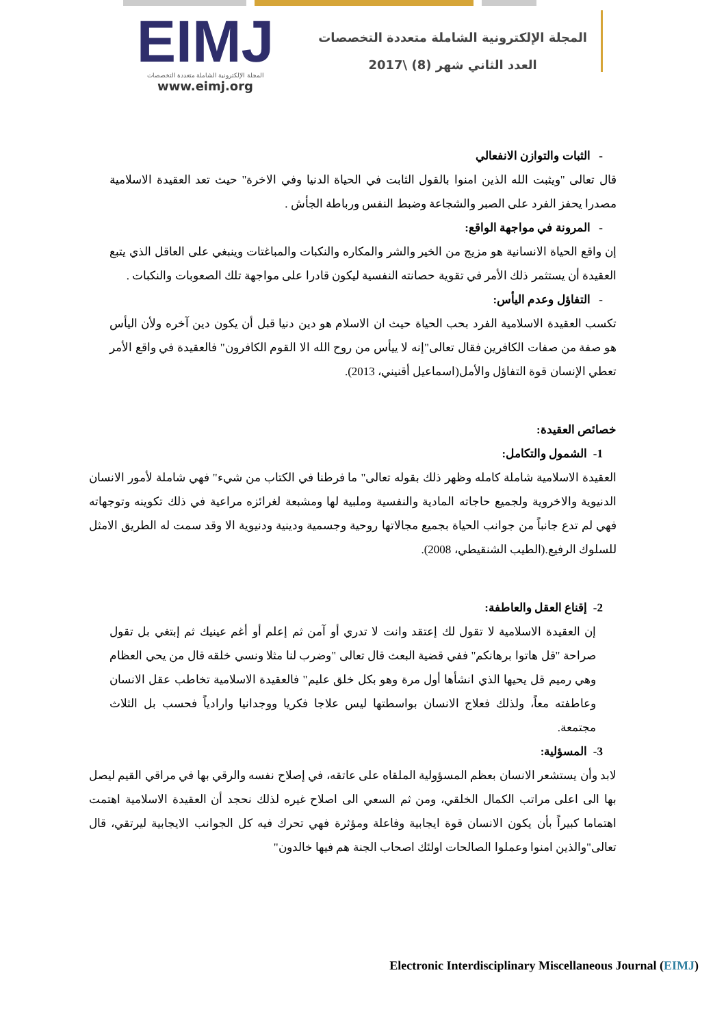EIMJ
المجلة الإلكترونية الشاملة متعددة التخصصات
www.eimj.org
المجلة الإلكترونية الشاملة متعددة التخصصات
العدد الثاني شهر (8) \2017
- الثبات والتوازن الانفعالي
قال تعالى "ويثبت الله الذين امنوا بالقول الثابت في الحياة الدنيا وفي الاخرة" حيث تعد العقيدة الاسلامية مصدرا يحفز الفرد على الصبر والشجاعة وضبط النفس ورباطة الجأش .
- المرونة في مواجهة الواقع:
إن واقع الحياة الانسانية هو مزيج من الخير والشر والمكاره والنكبات والمباغتات وينبغي على العاقل الذي يتبع العقيدة أن يستثمر ذلك الأمر في تقوية حصانته النفسية ليكون قادرا على مواجهة تلك الصعوبات والنكبات .
- التفاؤل وعدم اليأس:
تكسب العقيدة الاسلامية الفرد بحب الحياة حيث ان الاسلام هو دين دنيا قبل أن يكون دين آخره ولأن اليأس هو صفة من صفات الكافرين فقال تعالى"إنه لا ييأس من روح الله الا القوم الكافرون" فالعقيدة في واقع الأمر تعطي الإنسان قوة التفاؤل والأمل(اسماعيل أقنيني، 2013).
خصائص العقيدة:
1- الشمول والتكامل:
العقيدة الاسلامية شاملة كامله وظهر ذلك بقوله تعالى" ما فرطنا في الكتاب من شيء" فهي شاملة لأمور الانسان الدنيوية والاخروية ولجميع حاجاته المادية والنفسية وملبية لها ومشبعة لغرائزه مراعية في ذلك تكوينه وتوجهاته فهي لم تدع جانباً من جوانب الحياة بجميع مجالاتها روحية وجسمية ودينية ودنيوية الا وقد سمت له الطريق الامثل للسلوك الرفيع.(الطيب الشنقيطي، 2008).
2- إقناع العقل والعاطفة:
إن العقيدة الاسلامية لا تقول لك إعتقد وانت لا تدري أو آمن ثم إعلم أو أغم عينيك ثم إبتغي بل تقول صراحة "قل هاتوا برهانكم" ففي قضية البعث قال تعالى "وضرب لنا مثلا ونسي خلقه قال من يحي العظام وهي رميم قل يحيها الذي انشأها أول مرة وهو بكل خلق عليم" فالعقيدة الاسلامية تخاطب عقل الانسان وعاطفته معاً، ولذلك فعلاج الانسان بواسطتها ليس علاجا فكريا ووجدانيا وارادياً فحسب بل الثلاث مجتمعة.
3- المسؤلية:
لابد وأن يستشعر الانسان بعظم المسؤولية الملقاه على عاتقه، في إصلاح نفسه والرقي بها في مراقي القيم ليصل بها الى اعلى مراتب الكمال الخلقي، ومن ثم السعي الى اصلاح غيره لذلك نحجد أن العقيدة الاسلامية اهتمت اهتماما كبيراً بأن يكون الانسان قوة ايجابية وفاعلة ومؤثرة فهي تحرك فيه كل الجوانب الايجابية ليرتقي، قال تعالى"والذين امنوا وعملوا الصالحات اولئك اصحاب الجنة هم فيها خالدون"
Electronic Interdisciplinary Miscellaneous Journal (EIMJ)